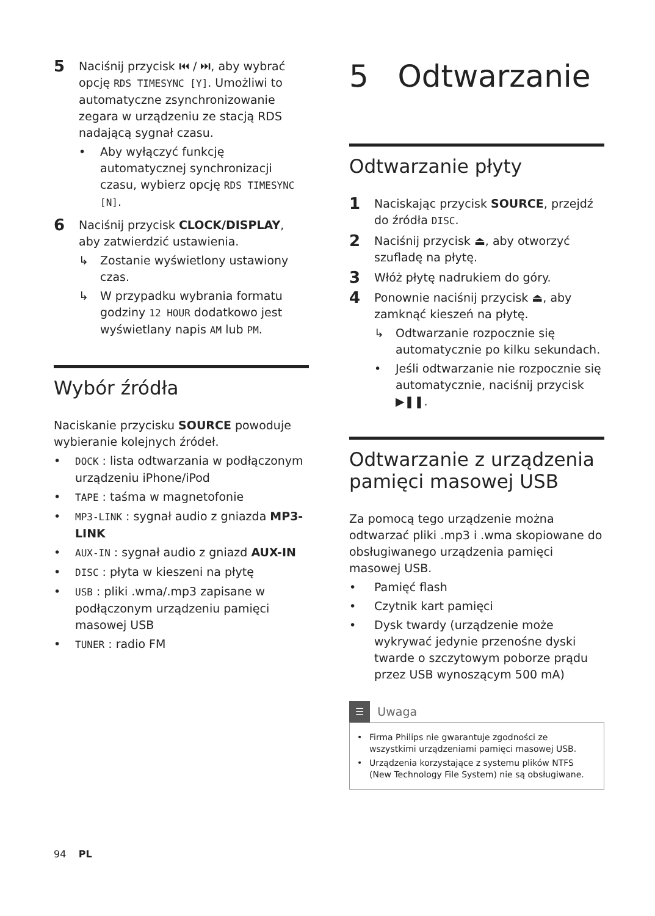5
Naciśnij przycisk ⏮ / ⏭, aby wybrać opcję RDS TIMESYNC [Y]. Umożliwi to automatyczne zsynchronizowanie zegara w urządzeniu ze stacją RDS nadającą sygnał czasu.
• Aby wyłączyć funkcję automatycznej synchronizacji czasu, wybierz opcję RDS TIMESYNC [N].
6
Naciśnij przycisk CLOCK/DISPLAY, aby zatwierdzić ustawienia.
↳ Zostanie wyświetlony ustawiony czas.
↳ W przypadku wybrania formatu godziny 12 HOUR dodatkowo jest wyświetlany napis AM lub PM.
Wybór źródła
Naciskanie przycisku SOURCE powoduje wybieranie kolejnych źródeł.
• DOCK : lista odtwarzania w podłączonym urządzeniu iPhone/iPod
• TAPE : taśma w magnetofonie
• MP3-LINK : sygnał audio z gniazda MP3-LINK
• AUX-IN : sygnał audio z gniazd AUX-IN
• DISC : płyta w kieszeni na płytę
• USB : pliki .wma/.mp3 zapisane w podłączonym urządzeniu pamięci masowej USB
• TUNER : radio FM
5 Odtwarzanie
Odtwarzanie płyty
1
Naciskając przycisk SOURCE, przejdź do źródła DISC.
2
Naciśnij przycisk ⏏, aby otworzyć szufladę na płytę.
3
Włóż płytę nadrukiem do góry.
4
Ponownie naciśnij przycisk ⏏, aby zamknąć kieszeń na płytę.
↳ Odtwarzanie rozpocznie się automatycznie po kilku sekundach.
• Jeśli odtwarzanie nie rozpocznie się automatycznie, naciśnij przycisk ▶❚❚.
Odtwarzanie z urządzenia pamięci masowej USB
Za pomocą tego urządzenie można odtwarzać pliki .mp3 i .wma skopiowane do obsługiwanego urządzenia pamięci masowej USB.
• Pamięć flash
• Czytnik kart pamięci
• Dysk twardy (urządzenie może wykrywać jedynie przenośne dyski twarde o szczytowym poborze prądu przez USB wynoszącym 500 mA)
☰ Uwaga
• Firma Philips nie gwarantuje zgodności ze wszystkimi urządzeniami pamięci masowej USB.
• Urządzenia korzystające z systemu plików NTFS (New Technology File System) nie są obsługiwane.
94 PL